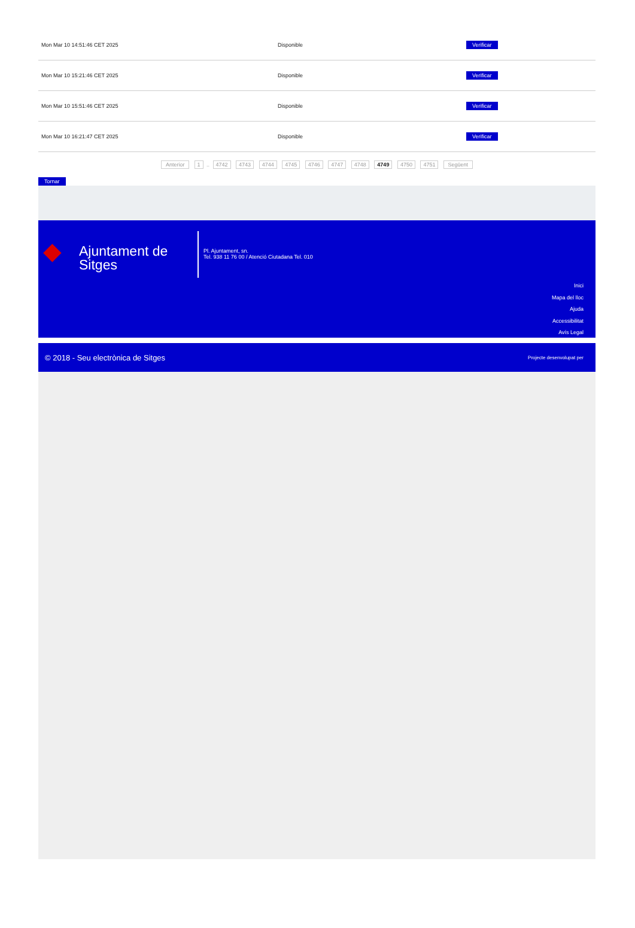| Mon Mar 10 14:51:46 CET 2025 | Disponible | Verificar |
| Mon Mar 10 15:21:46 CET 2025 | Disponible | Verificar |
| Mon Mar 10 15:51:46 CET 2025 | Disponible | Verificar |
| Mon Mar 10 16:21:47 CET 2025 | Disponible | Verificar |
Anterior 1 .. 4742 4743 4744 4745 4746 4747 4748 4749 4750 4751 Següent
Tornar
◆
Ajuntament de Sitges
Pl. Ajuntament, sn.
Tel. 938 11 76 00 / Atenció Ciutadana Tel. 010
Inici
Mapa del lloc
Ajuda
Accessibilitat
Avís Legal
© 2018 - Seu electrònica de Sitges Projecte desenvolupat per